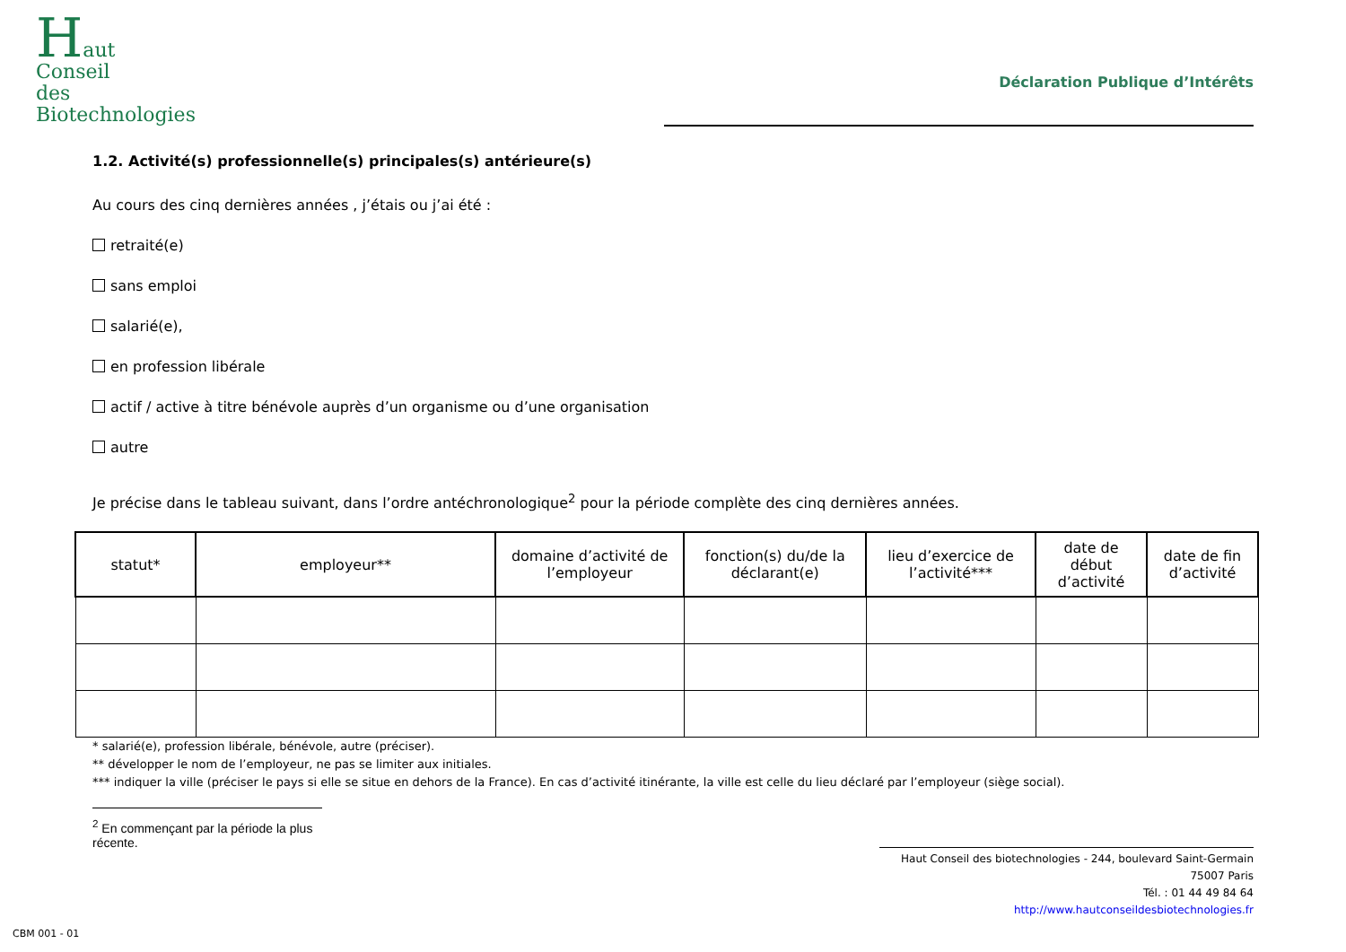Haut
Conseil
des
Biotechnologies
Déclaration Publique d’Intérêts
1.2. Activité(s) professionnelle(s) principales(s) antérieure(s)
Au cours des cinq dernières années , j’étais ou j’ai été :
retraité(e)
sans emploi
salarié(e),
en profession libérale
actif / active à titre bénévole auprès d’un organisme ou d’une organisation
autre
Je précise dans le tableau suivant, dans l’ordre antéchronologique<sup>2</sup> pour la période complète des cinq dernières années.
| statut* | employeur** | domaine d’activité de l’employeur | fonction(s) du/de la déclarant(e) | lieu d’exercice de l’activité*** | date de début d’activité | date de fin d’activité |
| --- | --- | --- | --- | --- | --- | --- |
* salarié(e), profession libérale, bénévole, autre (préciser).
** développer le nom de l’employeur, ne pas se limiter aux initiales.
*** indiquer la ville (préciser le pays si elle se situe en dehors de la France). En cas d’activité itinérante, la ville est celle du lieu déclaré par l’employeur (siège social).
<sup>2</sup> En commençant par la période la plus récente.
Haut Conseil des biotechnologies - 244, boulevard Saint-Germain 75007 Paris
Tél. : 01 44 49 84 64
http://www.hautconseildesbiotechnologies.fr
CBM 001 - 01